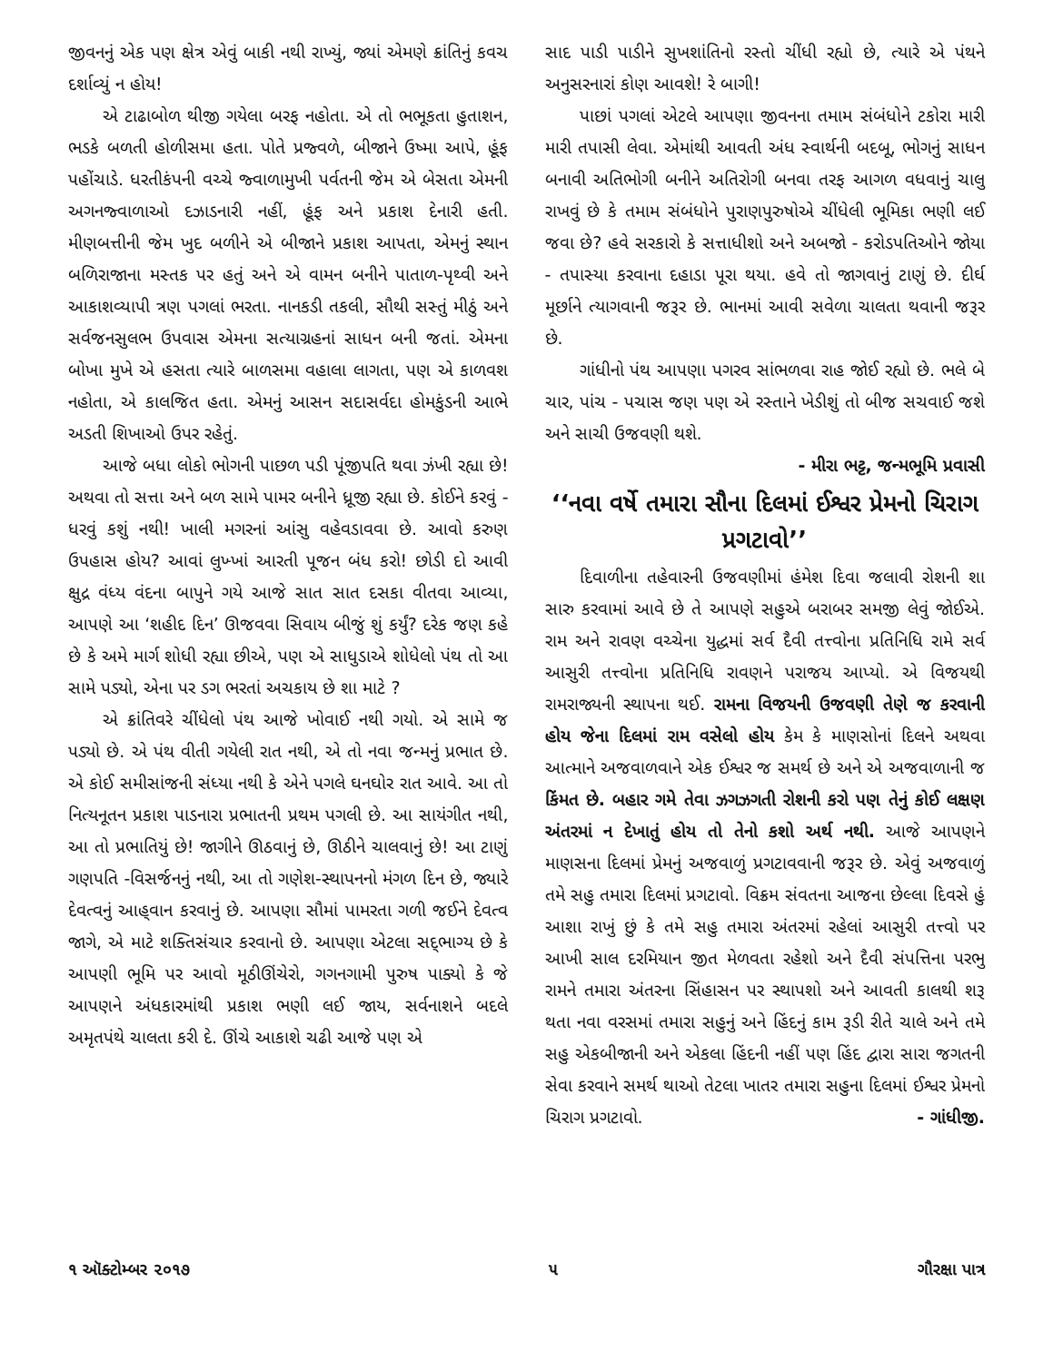જીવનનું એક પણ ક્ષેત્ર એવું બાકી નથી રાખ્યું, જ્યાં એમણે ક્રાંતિનું કવચ દર્શાવ્યું ન હોય!
એ ટાઢાબોળ થીજી ગયેલા બરફ નહોતા. એ તો ભભૂકતા હુતાશન, ભડકે બળતી હોળીસમા હતા. પોતે પ્રજ્વળે, બીજાને ઉષ્મા આપે, હૂંફ પહોંચાડે. ધરતીકંપની વચ્ચે જ્વાળામુખી પર્વતની જેમ એ બેસતા એમની અગનજ્વાળાઓ દઝાડનારી નહીં, હૂંફ અને પ્રકાશ દેનારી હતી. મીણબત્તીની જેમ ખુદ બળીને એ બીજાને પ્રકાશ આપતા, એમનું સ્થાન બળિરાજાના મસ્તક પર હતું અને એ વામન બનીને પાતાળ-પૃથ્વી અને આકાશવ્યાપી ત્રણ પગલાં ભરતા. નાનકડી તકલી, સૌથી સસ્તું મીઠું અને સર્વજનસુલભ ઉપવાસ એમના સત્યાગ્રહનાં સાધન બની જતાં. એમના બોખા મુખે એ હસતા ત્યારે બાળસમા વહાલા લાગતા, પણ એ કાળવશ નહોતા, એ કાલજિત હતા. એમનું આસન સદાસર્વદા હોમકુંડની આભે અડતી શિખાઓ ઉપર રહેતું.
આજે બધા લોકો ભોગની પાછળ પડી પૂંજીપતિ થવા ઝંખી રહ્યા છે! અથવા તો સત્તા અને બળ સામે પામર બનીને ધ્રૂજી રહ્યા છે. કોઈને કરવું - ધરવું કશું નથી! ખાલી મગરનાં આંસુ વહેવડાવવા છે. આવો કરુણ ઉપહાસ હોય? આવાં લુખ્ખાં આરતી પૂજન બંધ કરો! છોડી દો આવી ક્ષુદ્ર વંધ્ય વંદના બાપુને ગયે આજે સાત સાત દસકા વીતવા આવ્યા, આપણે આ ‘શહીદ દિન’ ઊજવવા સિવાય બીજું શું કર્યું? દરેક જણ કહે છે કે અમે માર્ગ શોધી રહ્યા છીએ, પણ એ સાધુડાએ શોધેલો પંથ તો આ સામે પડ્યો, એના પર ડગ ભરતાં અચકાય છે શા માટે ?
એ ક્રાંતિવરે ચીંધેલો પંથ આજે ખોવાઈ નથી ગયો. એ સામે જ પડ્યો છે. એ પંથ વીતી ગયેલી રાત નથી, એ તો નવા જન્મનું પ્રભાત છે. એ કોઈ સમીસાંજની સંધ્યા નથી કે એને પગલે ઘનઘોર રાત આવે. આ તો નિત્યનૂતન પ્રકાશ પાડનારા પ્રભાતની પ્રથમ પગલી છે. આ સાયંગીત નથી, આ તો પ્રભાતિયું છે! જાગીને ઊઠવાનું છે, ઊઠીને ચાલવાનું છે! આ ટાણું ગણપતિ -વિસર્જનનું નથી, આ તો ગણેશ-સ્થાપનનો મંગળ દિન છે, જ્યારે દેવત્વનું આહ્‌વાન કરવાનું છે. આપણા સૌમાં પામરતા ગળી જઈને દેવત્વ જાગે, એ માટે શક્તિસંચાર કરવાનો છે. આપણા એટલા સદ્‌ભાગ્ય છે કે આપણી ભૂમિ પર આવો મૂઠીઊંચેરો, ગગનગામી પુરુષ પાક્યો કે જે આપણને અંધકારમાંથી પ્રકાશ ભણી લઈ જાય, સર્વનાશને બદલે અમૃતપંથે ચાલતા કરી દે. ઊંચે આકાશે ચઢી આજે પણ એ
સાદ પાડી પાડીને સુખશાંતિનો રસ્તો ચીંધી રહ્યો છે, ત્યારે એ પંથને અનુસરનારાં કોણ આવશે! રે બાગી!
પાછાં પગલાં એટલે આપણા જીવનના તમામ સંબંધોને ટકોરા મારી મારી તપાસી લેવા. એમાંથી આવતી અંધ સ્વાર્થની બદબૂ, ભોગનું સાધન બનાવી અતિભોગી બનીને અતિરોગી બનવા તરફ આગળ વધવાનું ચાલુ રાખવું છે કે તમામ સંબંધોને પુરાણપુરુષોએ ચીંધેલી ભૂમિકા ભણી લઈ જવા છે? હવે સરકારો કે સત્તાધીશો અને અબજો - કરોડપતિઓને જોયા - તપાસ્યા કરવાના દહાડા પૂરા થયા. હવે તો જાગવાનું ટાણું છે. દીર્ઘ મૂર્છાને ત્યાગવાની જરૂર છે. ભાનમાં આવી સવેળા ચાલતા થવાની જરૂર છે.
ગાંધીનો પંથ આપણા પગરવ સાંભળવા રાહ જોઈ રહ્યો છે. ભલે બે ચાર, પાંચ - પચાસ જણ પણ એ રસ્તાને ખેડીશું તો બીજ સચવાઈ જશે અને સાચી ઉજવણી થશે.
- મીરા ભટ્ટ, જન્મભૂમિ પ્રવાસી
‘‘નવા વર્ષે તમારા સૌના દિલમાં ઈશ્વર પ્રેમનો ચિરાગ પ્રગટાવો’’
દિવાળીના તહેવારની ઉજવણીમાં હંમેશ દિવા જલાવી રોશની શા સારુ કરવામાં આવે છે તે આપણે સહુએ બરાબર સમજી લેવું જોઈએ. રામ અને રાવણ વચ્ચેના યુદ્ધમાં સર્વ દૈવી તત્ત્વોના પ્રતિનિધિ રામે સર્વ આસુરી તત્ત્વોના પ્રતિનિધિ રાવણને પરાજય આપ્યો. એ વિજયથી રામરાજ્યની સ્થાપના થઈ. રામના વિજયની ઉજવણી તેણે જ કરવાની હોય જેના દિલમાં રામ વસેલો હોય કેમ કે માણસોનાં દિલને અથવા આત્માને અજવાળવાને એક ઈશ્વર જ સમર્થ છે અને એ અજવાળાની જ કિંમત છે. બહાર ગમે તેવા ઝગઝગતી રોશની કરો પણ તેનું કોઈ લક્ષણ અંતરમાં ન દેખાતું હોય તો તેનો કશો અર્થ નથી. આજે આપણને માણસના દિલમાં પ્રેમનું અજવાળું પ્રગટાવવાની જરૂર છે. એવું અજવાળું તમે સહુ તમારા દિલમાં પ્રગટાવો. વિક્રમ સંવતના આજના છેલ્લા દિવસે હું આશા રાખું છું કે તમે સહુ તમારા અંતરમાં રહેલાં આસુરી તત્ત્વો પર આખી સાલ દરમિયાન જીત મેળવતા રહેશો અને દૈવી સંપત્તિના પરભુ રામને તમારા અંતરના સિંહાસન પર સ્થાપશો અને આવતી કાલથી શરૂ થતા નવા વરસમાં તમારા સહુનું અને હિંદનું કામ રૂડી રીતે ચાલે અને તમે સહુ એકબીજાની અને એકલા હિંદની નહીં પણ હિંદ દ્વારા સારા જગતની સેવા કરવાને સમર્થ થાઓ તેટલા ખાતર તમારા સહુના દિલમાં ઈશ્વર પ્રેમનો ચિરાગ પ્રગટાવો. - ગાંધીજી.
૧ ઑક્ટોમ્બર ૨૦૧૭ ૫ ગૌરક્ષા પાત્ર